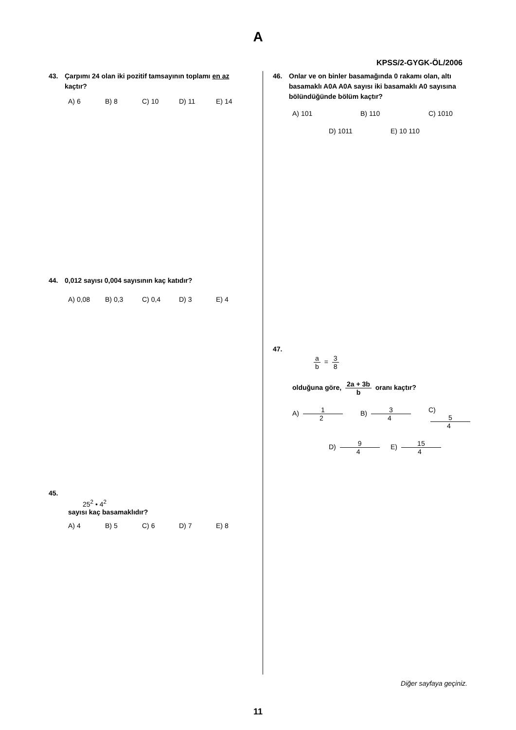A
KPSS/2-GYGK-ÖL/2006
43. Çarpımı 24 olan iki pozitif tamsayının toplamı en az kaçtır?
A) 6 B) 8 C) 10 D) 11 E) 14
44. 0,012 sayısı 0,004 sayısının kaç katıdır?
A) 0,08 B) 0,3 C) 0,4 D) 3 E) 4
45.
25<sup>2</sup> • 4<sup>2</sup>
sayısı kaç basamaklıdır?
A) 4 B) 5 C) 6 D) 7 E) 8
46. Onlar ve on binler basamağında 0 rakamı olan, altı basamaklı A0A A0A sayısı iki basamaklı A0 sayısına bölündüğünde bölüm kaçtır?
A) 101 B) 110 C) 1010
D) 1011 E) 10 110
47.
a b = 3 8
olduğuna göre, 2a + 3b b oranı kaçtır?
A) 1 2 B) 3 4 C) 5 4
D) 9 4 E) 15 4
Diğer sayfaya geçiniz.
11